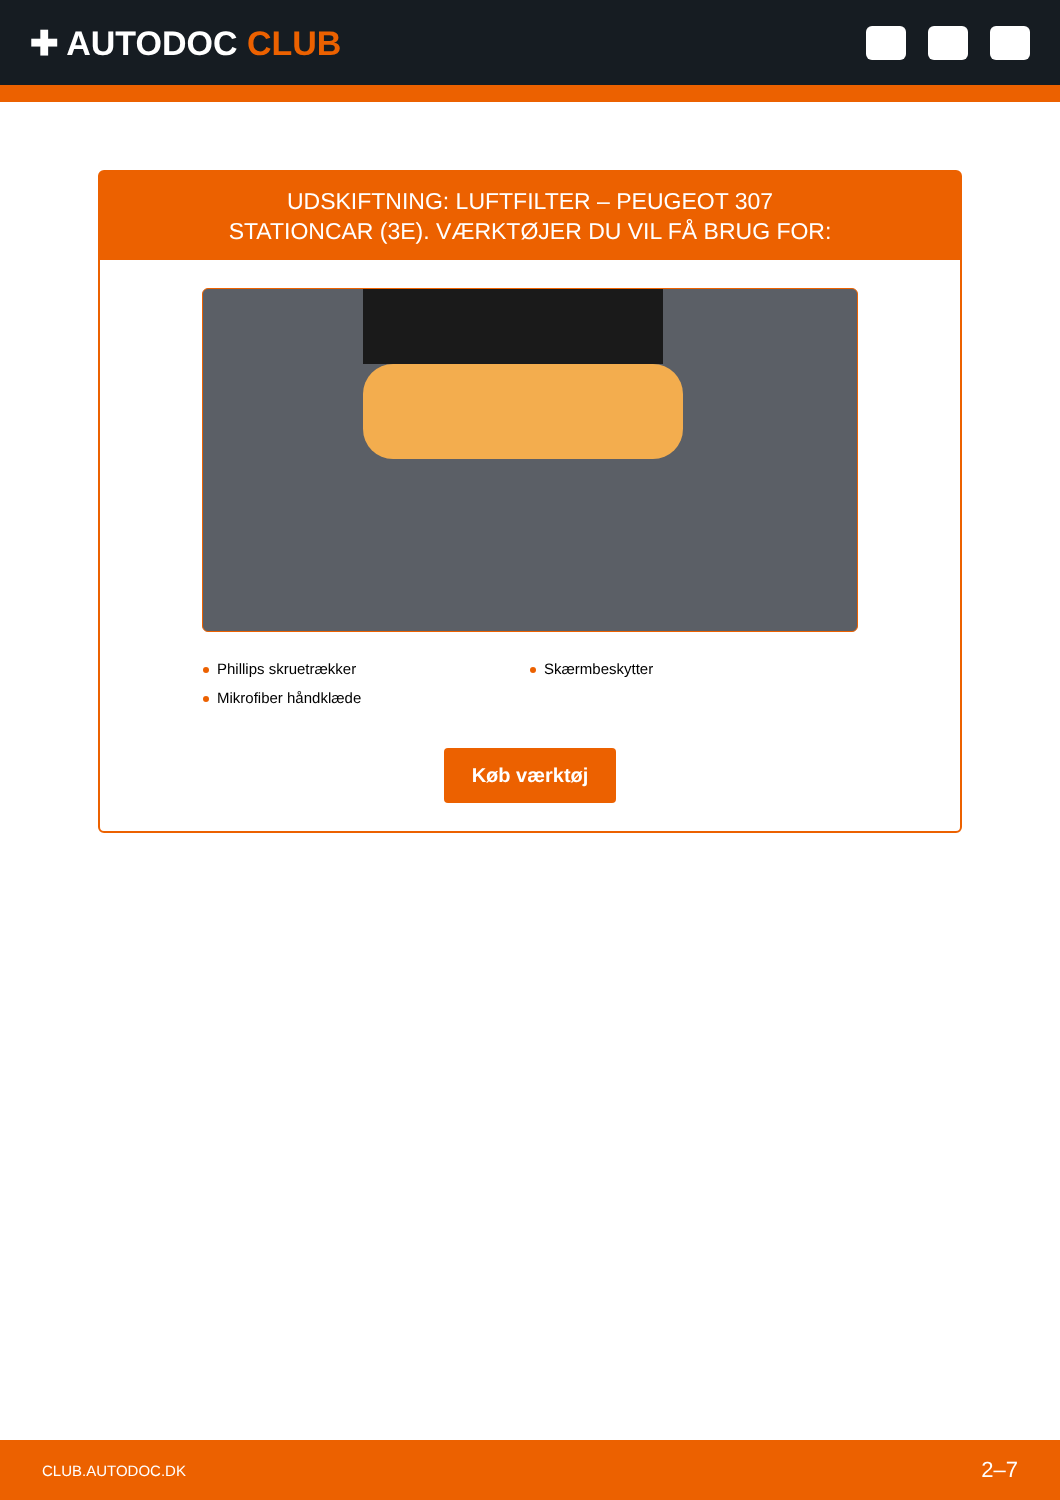✚ AUTODOC CLUB
UDSKIFTNING: LUFTFILTER – PEUGEOT 307
STATIONCAR (3E). VÆRKTØJER DU VIL FÅ BRUG FOR:
Phillips skruetrækker
Skærmbeskytter
Mikrofiber håndklæde
Køb værktøj
CLUB.AUTODOC.DK 2–7